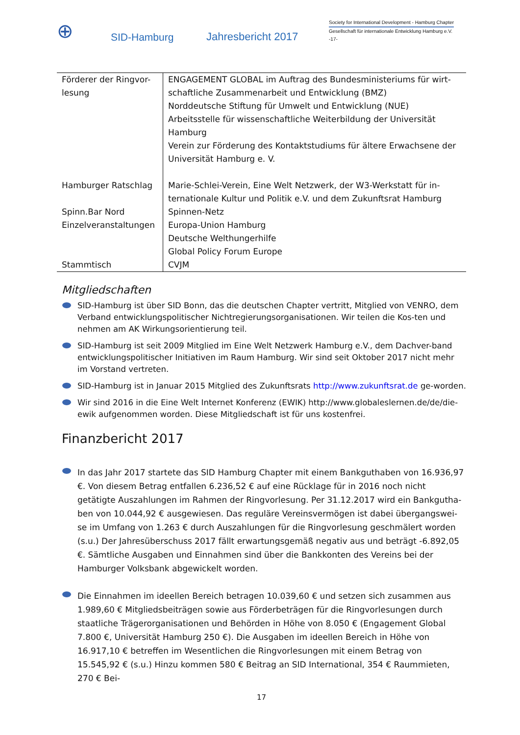⊕
SID-Hamburg
Jahresbericht 2017
Society for International Development - Hamburg Chapter
Gesellschaft für internationale Entwicklung Hamburg e.V.
-17-
| Förderer der Ringvor-lesung | ENGAGEMENT GLOBAL im Auftrag des Bundesministeriums für wirt-schaftliche Zusammenarbeit und Entwicklung (BMZ) Norddeutsche Stiftung für Umwelt und Entwicklung (NUE) Arbeitsstelle für wissenschaftliche Weiterbildung der Universität Hamburg Verein zur Förderung des Kontaktstudiums für ältere Erwachsene der Universität Hamburg e. V. |
| Hamburger Ratschlag | Marie-Schlei-Verein, Eine Welt Netzwerk, der W3-Werkstatt für in-ternationale Kultur und Politik e.V. und dem Zukunftsrat Hamburg |
| Spinn.Bar Nord | Spinnen-Netz |
| Einzelveranstaltungen | Europa-Union Hamburg Deutsche Welthungerhilfe Global Policy Forum Europe |
| Stammtisch | CVJM |
Mitgliedschaften
SID-Hamburg ist über SID Bonn, das die deutschen Chapter vertritt, Mitglied von VENRO, dem Verband entwicklungspolitischer Nichtregierungsorganisationen. Wir teilen die Kos-ten und nehmen am AK Wirkungsorientierung teil.
SID-Hamburg ist seit 2009 Mitglied im Eine Welt Netzwerk Hamburg e.V., dem Dachver-band entwicklungspolitischer Initiativen im Raum Hamburg. Wir sind seit Oktober 2017 nicht mehr im Vorstand vertreten.
SID-Hamburg ist in Januar 2015 Mitglied des Zukunftsrats http://www.zukunftsrat.de ge-worden.
Wir sind 2016 in die Eine Welt Internet Konferenz (EWIK) http://www.globaleslernen.de/de/die-ewik aufgenommen worden. Diese Mitgliedschaft ist für uns kostenfrei.
Finanzbericht 2017
In das Jahr 2017 startete das SID Hamburg Chapter mit einem Bankguthaben von 16.936,97 €. Von diesem Betrag entfallen 6.236,52 € auf eine Rücklage für in 2016 noch nicht getätigte Auszahlungen im Rahmen der Ringvorlesung. Per 31.12.2017 wird ein Bankgutha-ben von 10.044,92 € ausgewiesen. Das reguläre Vereinsvermögen ist dabei übergangswei-se im Umfang von 1.263 € durch Auszahlungen für die Ringvorlesung geschmälert worden (s.u.) Der Jahresüberschuss 2017 fällt erwartungsgemäß negativ aus und beträgt -6.892,05 €. Sämtliche Ausgaben und Einnahmen sind über die Bankkonten des Vereins bei der Hamburger Volksbank abgewickelt worden.
Die Einnahmen im ideellen Bereich betragen 10.039,60 € und setzen sich zusammen aus 1.989,60 € Mitgliedsbeiträgen sowie aus Förderbeträgen für die Ringvorlesungen durch staatliche Trägerorganisationen und Behörden in Höhe von 8.050 € (Engagement Global 7.800 €, Universität Hamburg 250 €). Die Ausgaben im ideellen Bereich in Höhe von 16.917,10 € betreffen im Wesentlichen die Ringvorlesungen mit einem Betrag von 15.545,92 € (s.u.) Hinzu kommen 580 € Beitrag an SID International, 354 € Raummieten, 270 € Bei-
17